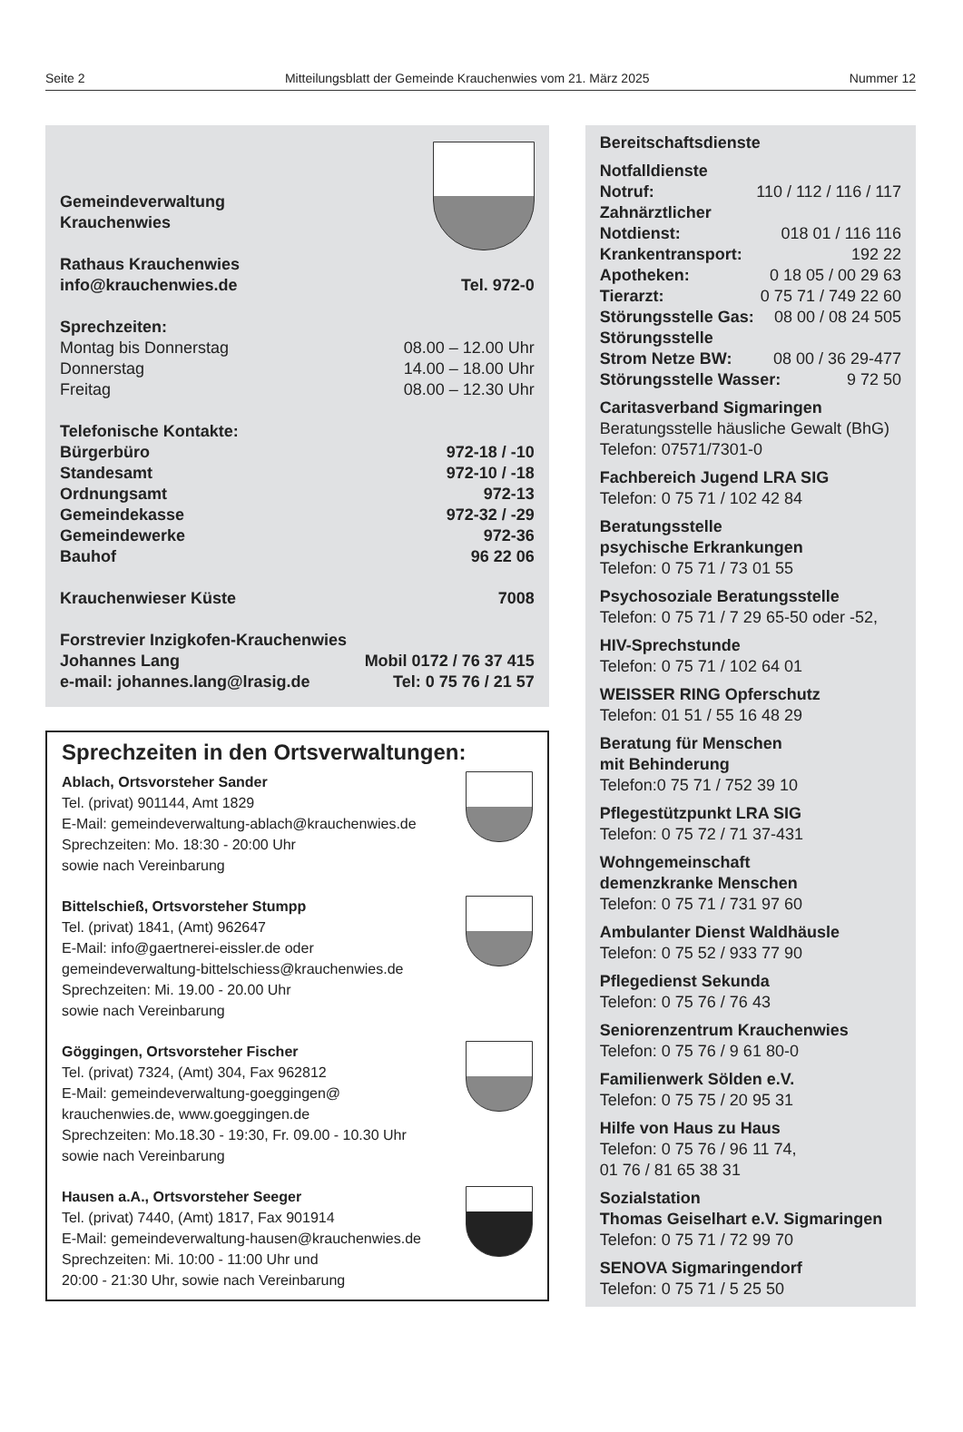Seite 2 Mitteilungsblatt der Gemeinde Krauchenwies vom 21. März 2025 Nummer 12
Gemeindeverwaltung
Krauchenwies
Rathaus Krauchenwies
info@krauchenwies.de Tel. 972-0
Sprechzeiten:
Montag bis Donnerstag 08.00 – 12.00 Uhr
Donnerstag 14.00 – 18.00 Uhr
Freitag 08.00 – 12.30 Uhr
Telefonische Kontakte:
Bürgerbüro 972-18 / -10
Standesamt 972-10 / -18
Ordnungsamt 972-13
Gemeindekasse 972-32 / -29
Gemeindewerke 972-36
Bauhof 96 22 06
Krauchenwieser Küste 7008
Forstrevier Inzigkofen-Krauchenwies
Johannes Lang Mobil 0172 / 76 37 415
e-mail: johannes.lang@lrasig.de Tel: 0 75 76 / 21 57
Sprechzeiten in den Ortsverwaltungen:
Ablach, Ortsvorsteher Sander
Tel. (privat) 901144, Amt 1829
E-Mail: gemeindeverwaltung-ablach@krauchenwies.de
Sprechzeiten: Mo. 18:30 - 20:00 Uhr
sowie nach Vereinbarung
Bittelschieß, Ortsvorsteher Stumpp
Tel. (privat) 1841, (Amt) 962647
E-Mail: info@gaertnerei-eissler.de oder
gemeindeverwaltung-bittelschiess@krauchenwies.de
Sprechzeiten: Mi. 19.00 - 20.00 Uhr
sowie nach Vereinbarung
Göggingen, Ortsvorsteher Fischer
Tel. (privat) 7324, (Amt) 304, Fax 962812
E-Mail: gemeindeverwaltung-goeggingen@
krauchenwies.de, www.goeggingen.de
Sprechzeiten: Mo.18.30 - 19:30, Fr. 09.00 - 10.30 Uhr
sowie nach Vereinbarung
Hausen a.A., Ortsvorsteher Seeger
Tel. (privat) 7440, (Amt) 1817, Fax 901914
E-Mail: gemeindeverwaltung-hausen@krauchenwies.de
Sprechzeiten: Mi. 10:00 - 11:00 Uhr und
20:00 - 21:30 Uhr, sowie nach Vereinbarung
Bereitschaftsdienste
Notfalldienste
Notruf: 110 / 112 / 116 / 117
Zahnärztlicher
Notdienst: 018 01 / 116 116
Krankentransport: 192 22
Apotheken: 0 18 05 / 00 29 63
Tierarzt: 0 75 71 / 749 22 60
Störungsstelle Gas: 08 00 / 08 24 505
Störungsstelle
Strom Netze BW: 08 00 / 36 29-477
Störungsstelle Wasser: 9 72 50
Caritasverband Sigmaringen
Beratungsstelle häusliche Gewalt (BhG)
Telefon: 07571/7301-0
Fachbereich Jugend LRA SIG
Telefon: 0 75 71 / 102 42 84
Beratungsstelle
psychische Erkrankungen
Telefon: 0 75 71 / 73 01 55
Psychosoziale Beratungsstelle
Telefon: 0 75 71 / 7 29 65-50 oder -52,
HIV-Sprechstunde
Telefon: 0 75 71 / 102 64 01
WEISSER RING Opferschutz
Telefon: 01 51 / 55 16 48 29
Beratung für Menschen
mit Behinderung
Telefon:0 75 71 / 752 39 10
Pflegestützpunkt LRA SIG
Telefon: 0 75 72 / 71 37-431
Wohngemeinschaft
demenzkranke Menschen
Telefon: 0 75 71 / 731 97 60
Ambulanter Dienst Waldhäusle
Telefon: 0 75 52 / 933 77 90
Pflegedienst Sekunda
Telefon: 0 75 76 / 76 43
Seniorenzentrum Krauchenwies
Telefon: 0 75 76 / 9 61 80-0
Familienwerk Sölden e.V.
Telefon: 0 75 75 / 20 95 31
Hilfe von Haus zu Haus
Telefon: 0 75 76 / 96 11 74,
01 76 / 81 65 38 31
Sozialstation
Thomas Geiselhart e.V. Sigmaringen
Telefon: 0 75 71 / 72 99 70
SENOVA Sigmaringendorf
Telefon: 0 75 71 / 5 25 50